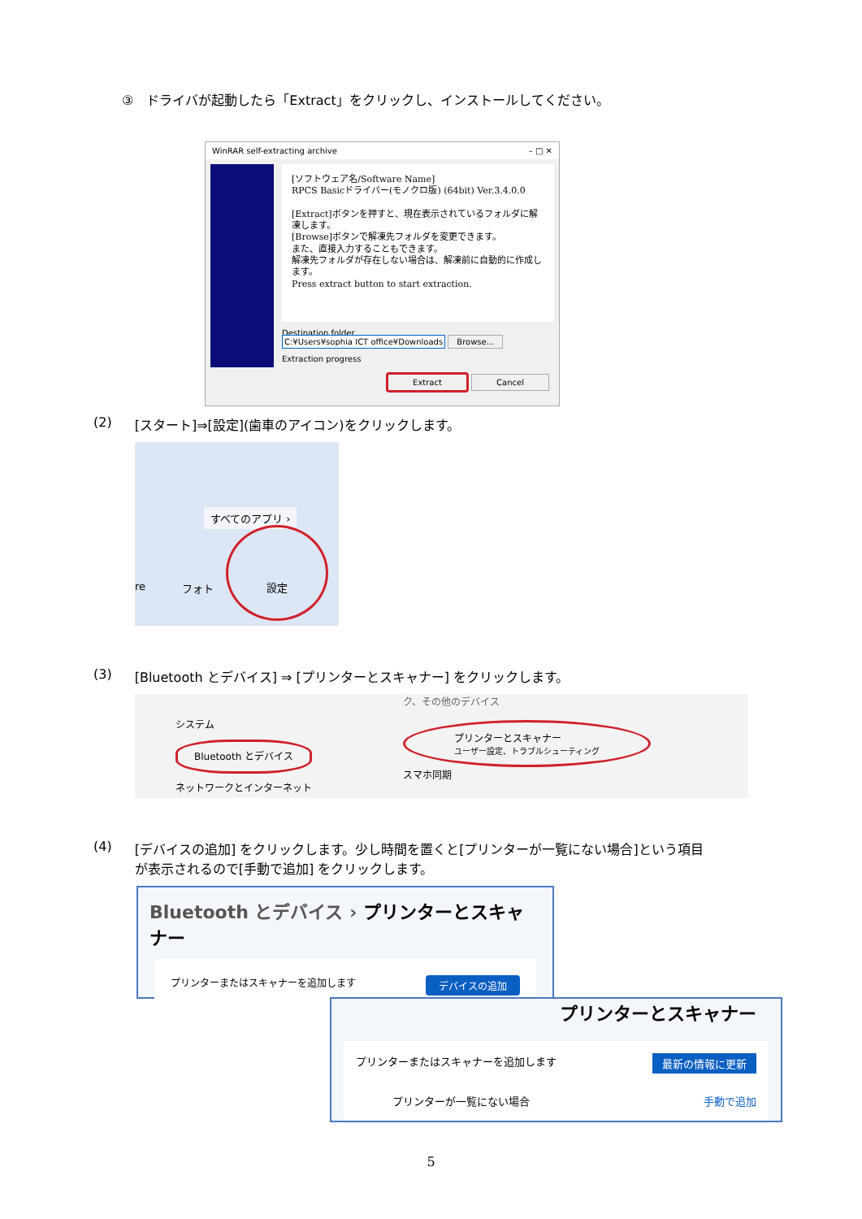③　ドライバが起動したら「Extract」をクリックし、インストールしてください。
WinRAR self-extracting archive – □ ✕
[ソフトウェア名/Software Name]
RPCS Basicドライバー(モノクロ版) (64bit) Ver.3.4.0.0
[Extract]ボタンを押すと、現在表示されているフォルダに解凍します。
[Browse]ボタンで解凍先フォルダを変更できます。
また、直接入力することもできます。
解凍先フォルダが存在しない場合は、解凍前に自動的に作成します。
Press extract button to start extraction.
Destination folder
C:¥Users¥sophia ICT office¥Downloads Browse...
Extraction progress
Extract Cancel
(2) [スタート]⇒[設定](歯車のアイコン)をクリックします。
すべてのアプリ ›
re フォト
設定
(3) [Bluetooth とデバイス] ⇒ [プリンターとスキャナー] をクリックします。
システム
Bluetooth とデバイス
ネットワークとインターネット
ク、その他のデバイス
プリンターとスキャナー
ユーザー設定、トラブルシューティング
スマホ同期
(4) [デバイスの追加] をクリックします。少し時間を置くと[プリンターが一覧にない場合]という項目
が表示されるので[手動で追加] をクリックします。
Bluetooth とデバイス › プリンターとスキャナー
プリンターまたはスキャナーを追加します デバイスの追加
プリンターとスキャナー
プリンターまたはスキャナーを追加します 最新の情報に更新
プリンターが一覧にない場合 手動で追加
5